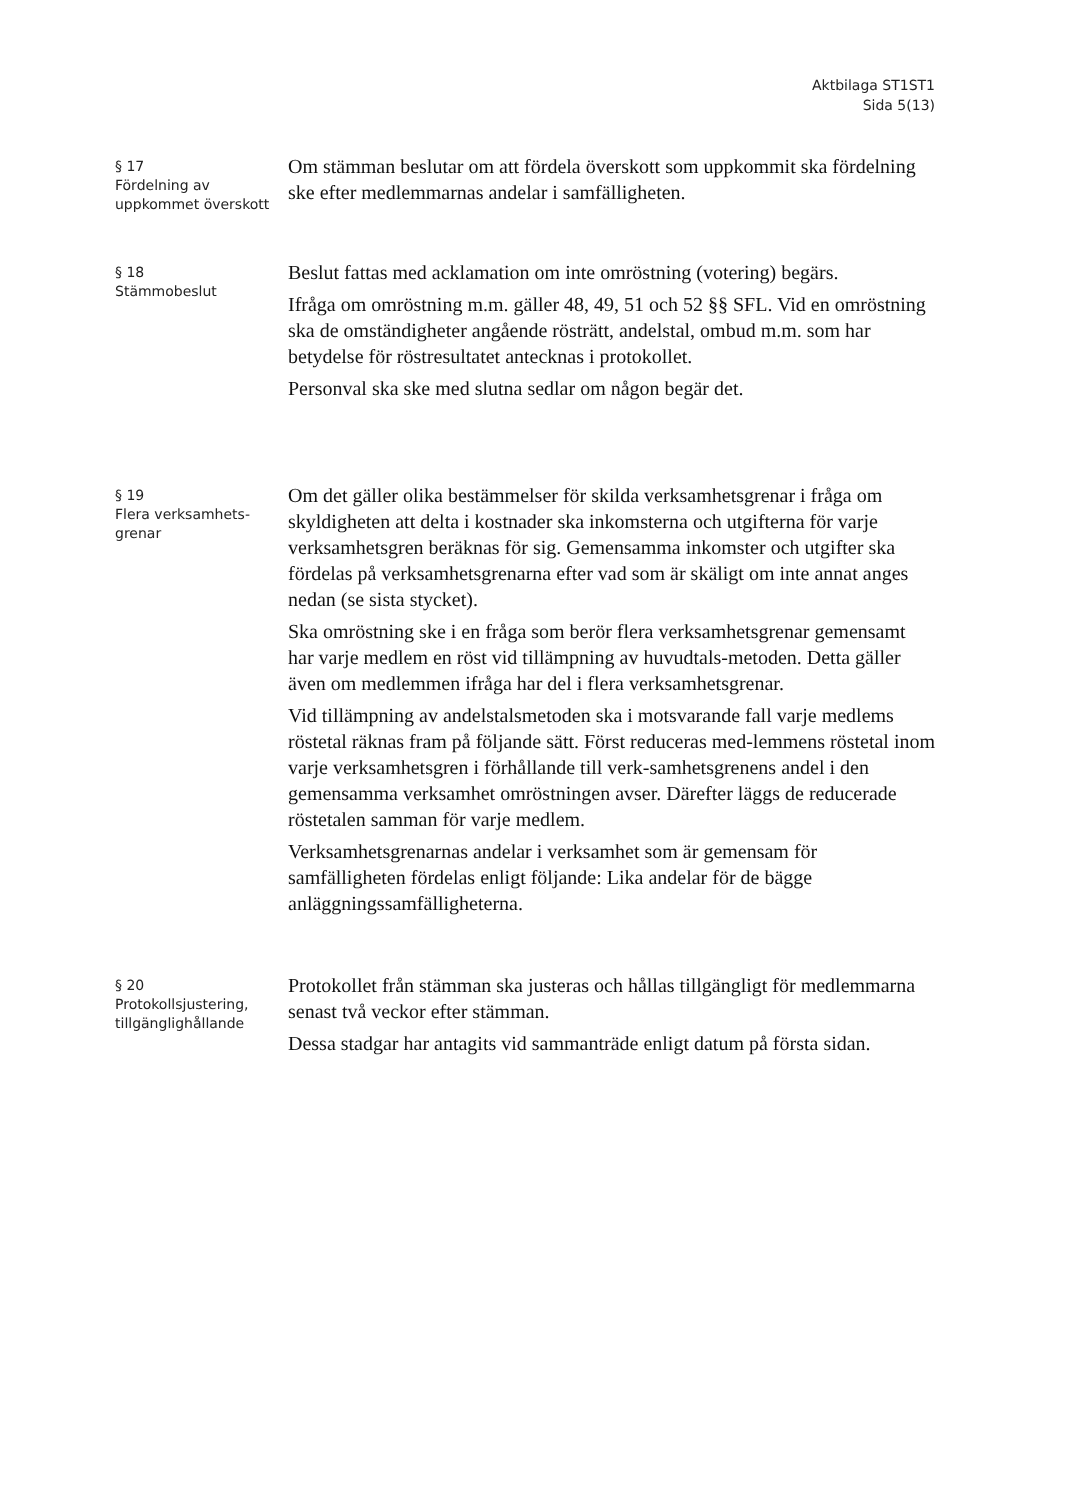Aktbilaga ST1ST1
Sida 5(13)
§ 17
Fördelning av uppkommet överskott
Om stämman beslutar om att fördela överskott som uppkommit ska fördelning ske efter medlemmarnas andelar i samfälligheten.
§ 18
Stämmobeslut
Beslut fattas med acklamation om inte omröstning (votering) begärs.
Ifråga om omröstning m.m. gäller 48, 49, 51 och 52 §§ SFL. Vid en omröstning ska de omständigheter angående rösträtt, andelstal, ombud m.m. som har betydelse för röstresultatet antecknas i protokollet.
Personval ska ske med slutna sedlar om någon begär det.
§ 19
Flera verksamhets-
grenar
Om det gäller olika bestämmelser för skilda verksamhetsgrenar i fråga om skyldigheten att delta i kostnader ska inkomsterna och utgifterna för varje verksamhetsgren beräknas för sig. Gemensamma inkomster och utgifter ska fördelas på verksamhetsgrenarna efter vad som är skäligt om inte annat anges nedan (se sista stycket).
Ska omröstning ske i en fråga som berör flera verksamhetsgrenar gemensamt har varje medlem en röst vid tillämpning av huvudtals-metoden. Detta gäller även om medlemmen ifråga har del i flera verksamhetsgrenar.
Vid tillämpning av andelstalsmetoden ska i motsvarande fall varje medlems röstetal räknas fram på följande sätt. Först reduceras med-lemmens röstetal inom varje verksamhetsgren i förhållande till verk-samhetsgrenens andel i den gemensamma verksamhet omröstningen avser. Därefter läggs de reducerade röstetalen samman för varje medlem.
Verksamhetsgrenarnas andelar i verksamhet som är gemensam för samfälligheten fördelas enligt följande: Lika andelar för de bägge anläggningssamfälligheterna.
§ 20
Protokollsjustering, tillgänglighållande
Protokollet från stämman ska justeras och hållas tillgängligt för medlemmarna senast två veckor efter stämman.
Dessa stadgar har antagits vid sammanträde enligt datum på första sidan.